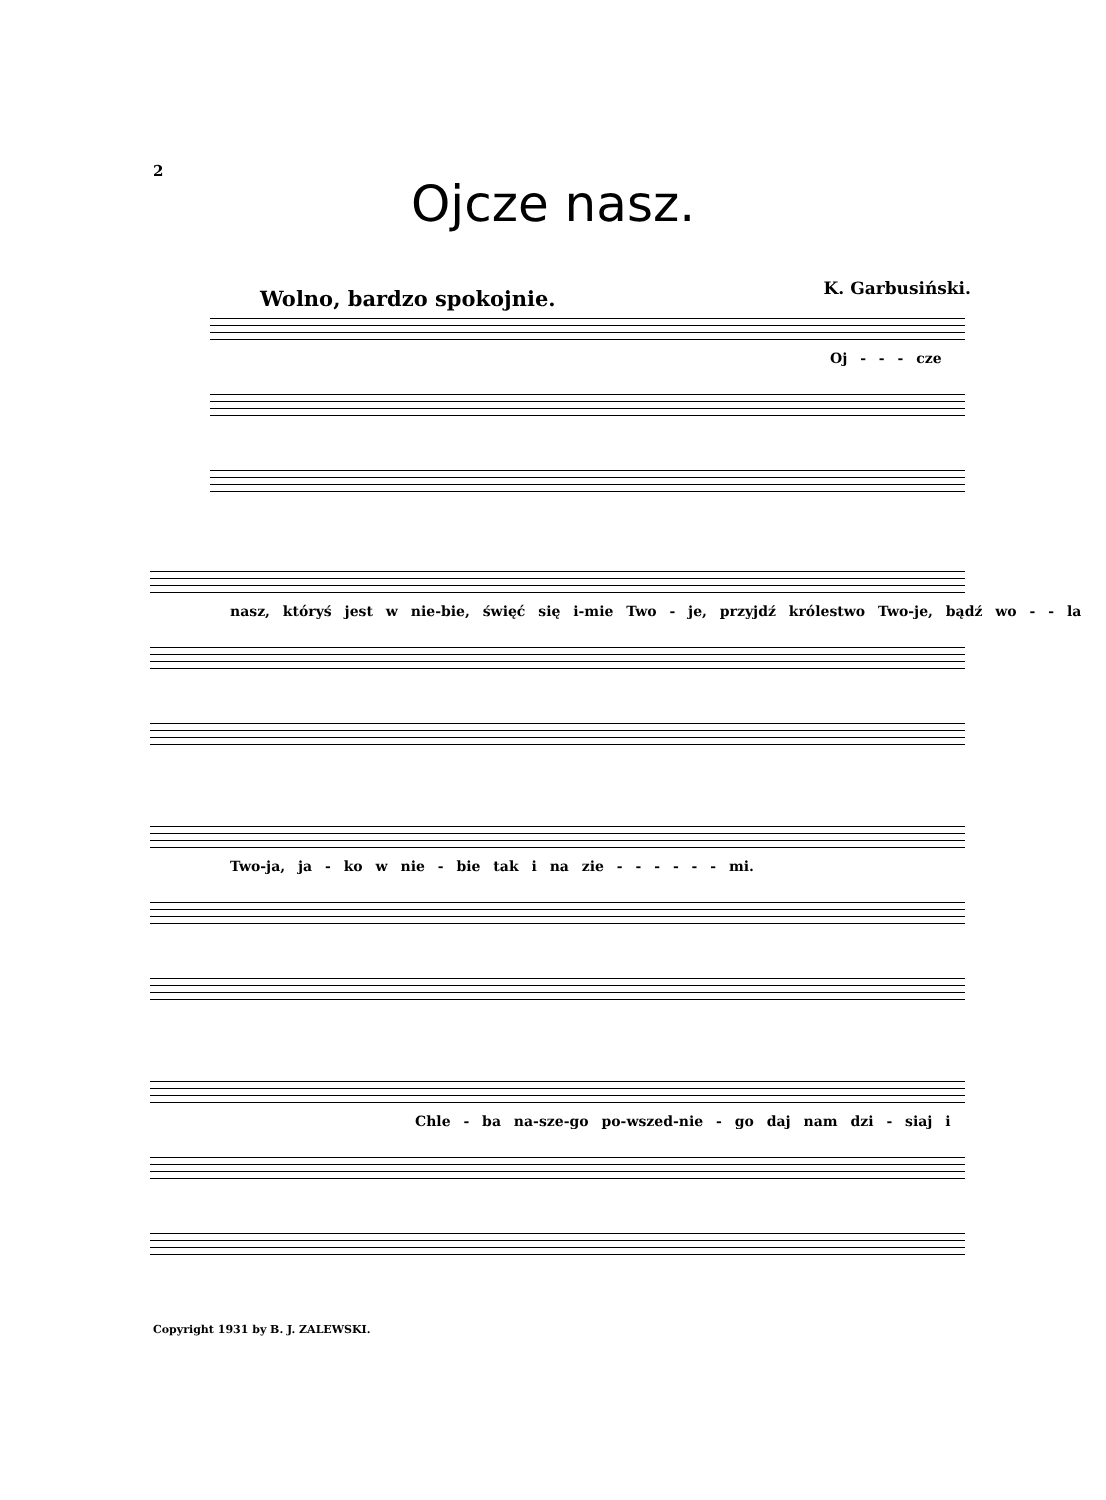2
Ojcze nasz.
Wolno, bardzo spokojnie. K. Garbusiński.
Oj - - - cze
nasz, któryś jest w nie-bie, święć się i-mie Two - je, przyjdź królestwo Two-je, bądź wo - - la
Two-ja, ja - ko w nie - bie tak i na zie - - - - - - mi.
Chle - ba na-sze-go po-wszed-nie - go daj nam dzi - siaj i
Copyright 1931 by B. J. ZALEWSKI.